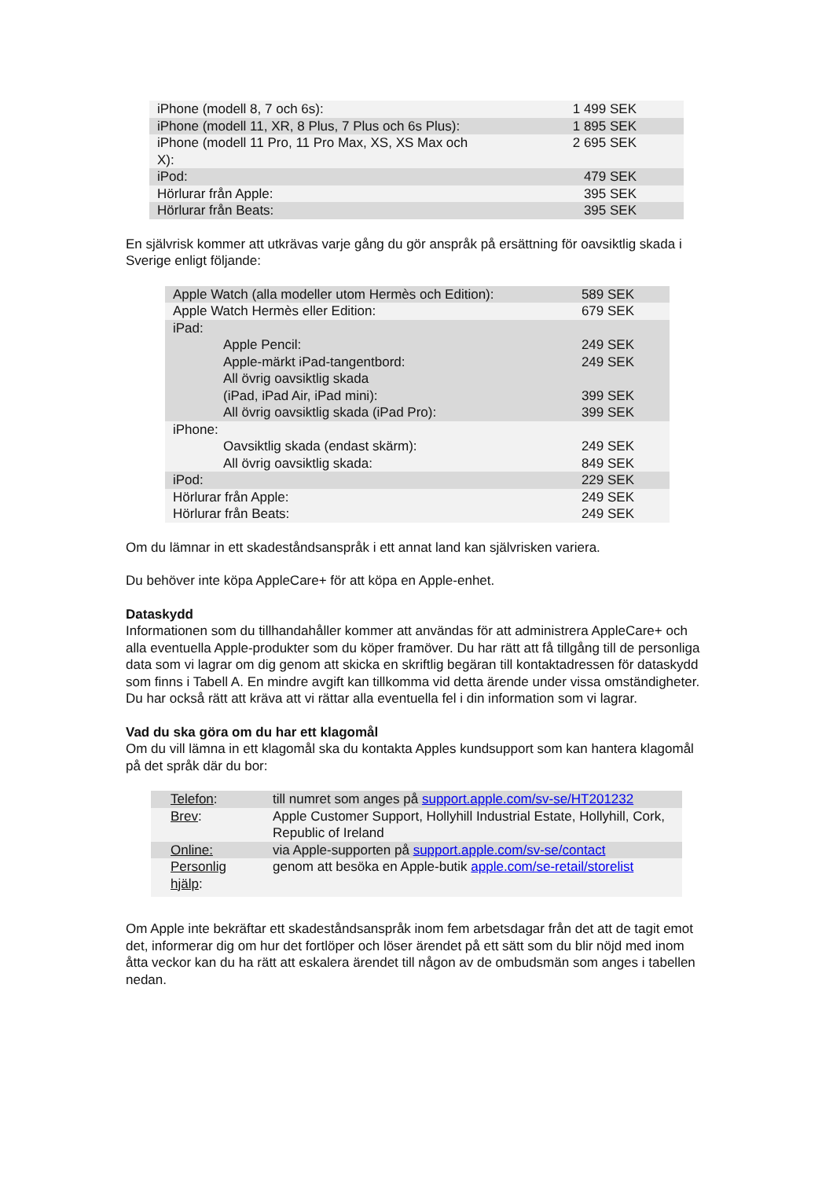| iPhone (modell 8, 7 och 6s): | 1 499 SEK |
| iPhone (modell 11, XR, 8 Plus, 7 Plus och 6s Plus): | 1 895 SEK |
| iPhone (modell 11 Pro, 11 Pro Max, XS, XS Max och X): | 2 695 SEK |
| iPod: | 479 SEK |
| Hörlurar från Apple: | 395 SEK |
| Hörlurar från Beats: | 395 SEK |
En självrisk kommer att utkrävas varje gång du gör anspråk på ersättning för oavsiktlig skada i Sverige enligt följande:
| Apple Watch (alla modeller utom Hermès och Edition): | | 589 SEK |
| Apple Watch Hermès eller Edition: | | 679 SEK |
| iPad: | | |
| | Apple Pencil: | 249 SEK |
| | Apple-märkt iPad-tangentbord: | 249 SEK |
| | All övrig oavsiktlig skada (iPad, iPad Air, iPad mini): | 399 SEK |
| | All övrig oavsiktlig skada (iPad Pro): | 399 SEK |
| iPhone: | | |
| | Oavsiktlig skada (endast skärm): | 249 SEK |
| | All övrig oavsiktlig skada: | 849 SEK |
| iPod: | | 229 SEK |
| Hörlurar från Apple: | | 249 SEK |
| Hörlurar från Beats: | | 249 SEK |
Om du lämnar in ett skadeståndsanspråk i ett annat land kan självrisken variera.
Du behöver inte köpa AppleCare+ för att köpa en Apple-enhet.
Dataskydd
Informationen som du tillhandahåller kommer att användas för att administrera AppleCare+ och alla eventuella Apple-produkter som du köper framöver. Du har rätt att få tillgång till de personliga data som vi lagrar om dig genom att skicka en skriftlig begäran till kontaktadressen för dataskydd som finns i Tabell A. En mindre avgift kan tillkomma vid detta ärende under vissa omständigheter. Du har också rätt att kräva att vi rättar alla eventuella fel i din information som vi lagrar.
Vad du ska göra om du har ett klagomål
Om du vill lämna in ett klagomål ska du kontakta Apples kundsupport som kan hantera klagomål på det språk där du bor:
| Telefon : | till numret som anges på support.apple.com/sv-se/HT201232 |
| Brev : | Apple Customer Support, Hollyhill Industrial Estate, Hollyhill, Cork, Republic of Ireland |
| Online: | via Apple-supporten på support.apple.com/sv-se/contact |
| Personlig hjälp : | genom att besöka en Apple-butik apple.com/se-retail/storelist |
Om Apple inte bekräftar ett skadeståndsanspråk inom fem arbetsdagar från det att de tagit emot det, informerar dig om hur det fortlöper och löser ärendet på ett sätt som du blir nöjd med inom åtta veckor kan du ha rätt att eskalera ärendet till någon av de ombudsmän som anges i tabellen nedan.